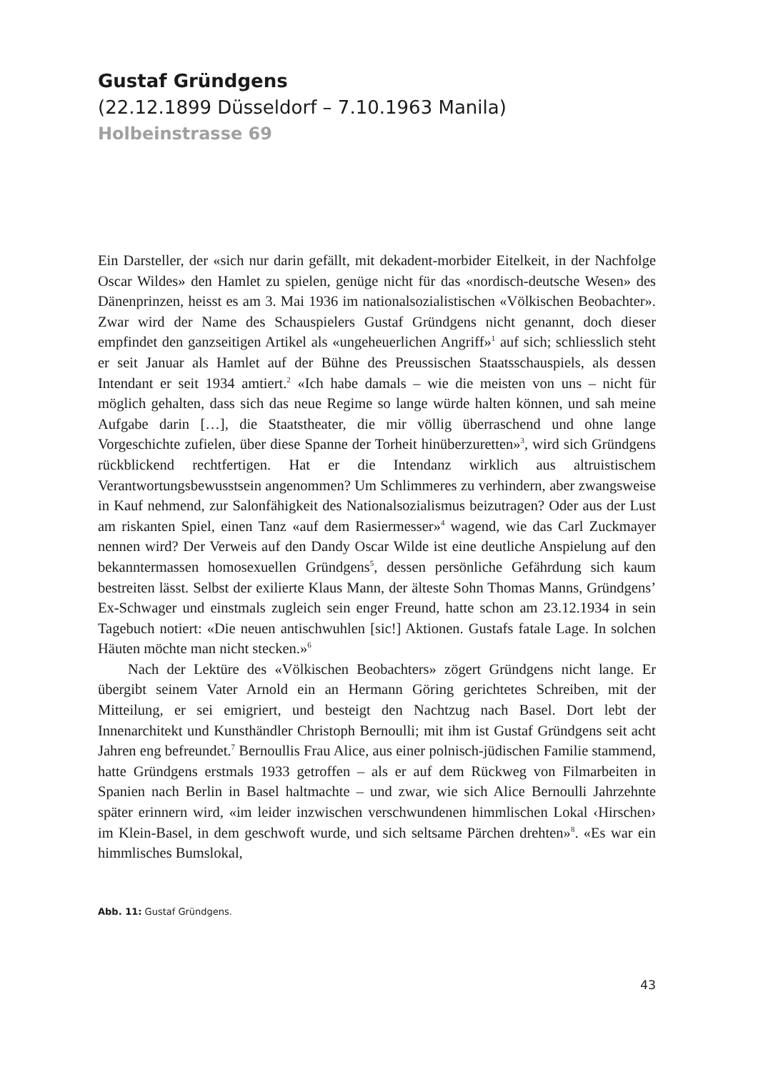Gustaf Gründgens
(22.12.1899 Düsseldorf – 7.10.1963 Manila)
Holbeinstrasse 69
Ein Darsteller, der «sich nur darin gefällt, mit dekadent-morbider Eitelkeit, in der Nachfolge Oscar Wildes» den Hamlet zu spielen, genüge nicht für das «nordisch-deutsche Wesen» des Dänenprinzen, heisst es am 3. Mai 1936 im nationalsozialistischen «Völkischen Beobachter». Zwar wird der Name des Schauspielers Gustaf Gründgens nicht genannt, doch dieser empfindet den ganzseitigen Artikel als «ungeheuerlichen Angriff»<sup>1</sup> auf sich; schliesslich steht er seit Januar als Hamlet auf der Bühne des Preussischen Staatsschauspiels, als dessen Intendant er seit 1934 amtiert.<sup>2</sup> «Ich habe damals – wie die meisten von uns – nicht für möglich gehalten, dass sich das neue Regime so lange würde halten können, und sah meine Aufgabe darin […], die Staatstheater, die mir völlig überraschend und ohne lange Vorgeschichte zufielen, über diese Spanne der Torheit hinüberzuretten»<sup>3</sup>, wird sich Gründgens rückblickend rechtfertigen. Hat er die Intendanz wirklich aus altruistischem Verantwortungsbewusstsein angenommen? Um Schlimmeres zu verhindern, aber zwangsweise in Kauf nehmend, zur Salonfähigkeit des Nationalsozialismus beizutragen? Oder aus der Lust am riskanten Spiel, einen Tanz «auf dem Rasiermesser»<sup>4</sup> wagend, wie das Carl Zuckmayer nennen wird? Der Verweis auf den Dandy Oscar Wilde ist eine deutliche Anspielung auf den bekanntermassen homosexuellen Gründgens<sup>5</sup>, dessen persönliche Gefährdung sich kaum bestreiten lässt. Selbst der exilierte Klaus Mann, der älteste Sohn Thomas Manns, Gründgens’ Ex-Schwager und einstmals zugleich sein enger Freund, hatte schon am 23.12.1934 in sein Tagebuch notiert: «Die neuen antischwuhlen [sic!] Aktionen. Gustafs fatale Lage. In solchen Häuten möchte man nicht stecken.»<sup>6</sup>
Nach der Lektüre des «Völkischen Beobachters» zögert Gründgens nicht lange. Er übergibt seinem Vater Arnold ein an Hermann Göring gerichtetes Schreiben, mit der Mitteilung, er sei emigriert, und besteigt den Nachtzug nach Basel. Dort lebt der Innenarchitekt und Kunsthändler Christoph Bernoulli; mit ihm ist Gustaf Gründgens seit acht Jahren eng befreundet.<sup>7</sup> Bernoullis Frau Alice, aus einer polnisch-jüdischen Familie stammend, hatte Gründgens erstmals 1933 getroffen – als er auf dem Rückweg von Filmarbeiten in Spanien nach Berlin in Basel haltmachte – und zwar, wie sich Alice Bernoulli Jahrzehnte später erinnern wird, «im leider inzwischen verschwundenen himmlischen Lokal ‹Hirschen› im Klein-Basel, in dem geschwoft wurde, und sich seltsame Pärchen drehten»<sup>8</sup>. «Es war ein himmlisches Bumslokal,
Abb. 11: Gustaf Gründgens.
43